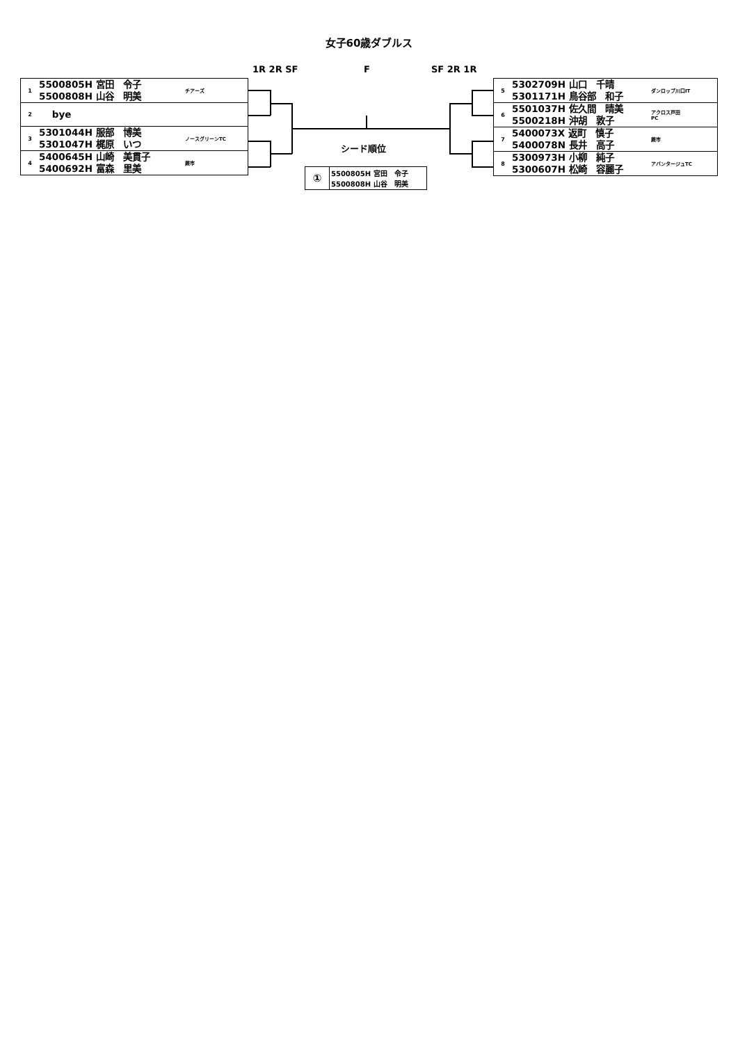女子60歳ダブルス
1R 2R SF F SF 2R 1R
| 1 | 5500805H 宮田 令子 5500808H 山谷 明美 | チアーズ |
| 2 | bye | |
| 3 | 5301044H 服部 博美 5301047H 梶原 いつ | ノースグリーンTC |
| 4 | 5400645H 山崎 美貫子 5400692H 富森 里美 | 蕨市 |
| 5 | 5302709H 山口 千晴 5301171H 鳥谷部 和子 | ダンロップ川口IT |
| 6 | 5501037H 佐久間 晴美 5500218H 沖胡 敦子 | アクロス戸田 PC |
| 7 | 5400073X 返町 慎子 5400078N 長井 高子 | 蕨市 |
| 8 | 5300973H 小柳 純子 5300607H 松崎 容麗子 | アバンタージュTC |
シード順位
| ① | 5500805H 宮田 令子 5500808H 山谷 明美 |